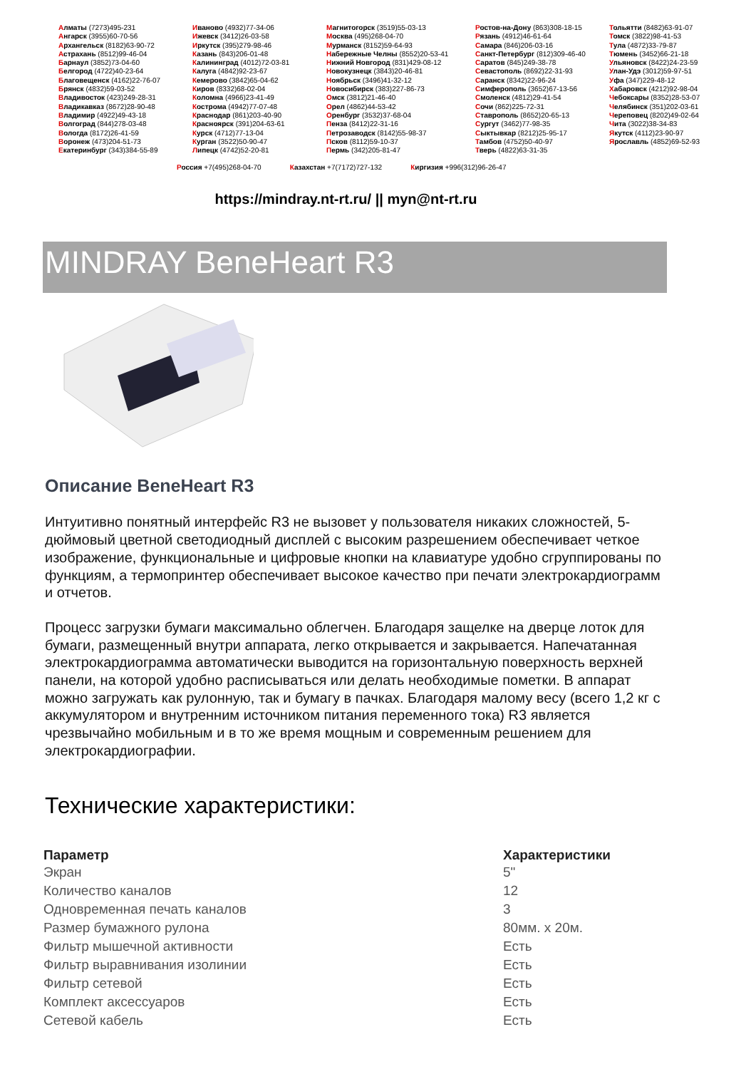Алматы (7273)495-231
Ангарск (3955)60-70-56
Архангельск (8182)63-90-72
Астрахань (8512)99-46-04
Барнаул (3852)73-04-60
Белгород (4722)40-23-64
Благовещенск (4162)22-76-07
Брянск (4832)59-03-52
Владивосток (423)249-28-31
Владикавказ (8672)28-90-48
Владимир (4922)49-43-18
Волгоград (844)278-03-48
Вологда (8172)26-41-59
Воронеж (473)204-51-73
Екатеринбург (343)384-55-89
Иваново (4932)77-34-06
Ижевск (3412)26-03-58
Иркутск (395)279-98-46
Казань (843)206-01-48
Калининград (4012)72-03-81
Калуга (4842)92-23-67
Кемерово (3842)65-04-62
Киров (8332)68-02-04
Коломна (4966)23-41-49
Кострома (4942)77-07-48
Краснодар (861)203-40-90
Красноярск (391)204-63-61
Курск (4712)77-13-04
Курган (3522)50-90-47
Липецк (4742)52-20-81
Магнитогорск (3519)55-03-13
Москва (495)268-04-70
Мурманск (8152)59-64-93
Набережные Челны (8552)20-53-41
Нижний Новгород (831)429-08-12
Новокузнецк (3843)20-46-81
Ноябрьск (3496)41-32-12
Новосибирск (383)227-86-73
Омск (3812)21-46-40
Орел (4862)44-53-42
Оренбург (3532)37-68-04
Пенза (8412)22-31-16
Петрозаводск (8142)55-98-37
Псков (8112)59-10-37
Пермь (342)205-81-47
Ростов-на-Дону (863)308-18-15
Рязань (4912)46-61-64
Самара (846)206-03-16
Санкт-Петербург (812)309-46-40
Саратов (845)249-38-78
Севастополь (8692)22-31-93
Саранск (8342)22-96-24
Симферополь (3652)67-13-56
Смоленск (4812)29-41-54
Сочи (862)225-72-31
Ставрополь (8652)20-65-13
Сургут (3462)77-98-35
Сыктывкар (8212)25-95-17
Тамбов (4752)50-40-97
Тверь (4822)63-31-35
Тольятти (8482)63-91-07
Томск (3822)98-41-53
Тула (4872)33-79-87
Тюмень (3452)66-21-18
Ульяновск (8422)24-23-59
Улан-Удэ (3012)59-97-51
Уфа (347)229-48-12
Хабаровск (4212)92-98-04
Чебоксары (8352)28-53-07
Челябинск (351)202-03-61
Череповец (8202)49-02-64
Чита (3022)38-34-83
Якутск (4112)23-90-97
Ярославль (4852)69-52-93
Россия +7(495)268-04-70 Казахстан +7(7172)727-132 Киргизия +996(312)96-26-47
https://mindray.nt-rt.ru/ || myn@nt-rt.ru
MINDRAY BeneHeart R3
Описание BeneHeart R3
Интуитивно понятный интерфейс R3 не вызовет у пользователя никаких сложностей, 5-дюймовый цветной светодиодный дисплей с высоким разрешением обеспечивает четкое изображение, функциональные и цифровые кнопки на клавиатуре удобно сгруппированы по функциям, а термопринтер обеспечивает высокое качество при печати электрокардиограмм и отчетов.
Процесс загрузки бумаги максимально облегчен. Благодаря защелке на дверце лоток для бумаги, размещенный внутри аппарата, легко открывается и закрывается. Напечатанная электрокардиограмма автоматически выводится на горизонтальную поверхность верхней панели, на которой удобно расписываться или делать необходимые пометки. В аппарат можно загружать как рулонную, так и бумагу в пачках. Благодаря малому весу (всего 1,2 кг с аккумулятором и внутренним источником питания переменного тока) R3 является чрезвычайно мобильным и в то же время мощным и современным решением для электрокардиографии.
Технические характеристики:
| Параметр | Характеристики |
| --- | --- |
| Экран | 5" |
| Количество каналов | 12 |
| Одновременная печать каналов | 3 |
| Размер бумажного рулона | 80мм. х 20м. |
| Фильтр мышечной активности | Есть |
| Фильтр выравнивания изолинии | Есть |
| Фильтр сетевой | Есть |
| Комплект аксессуаров | Есть |
| Сетевой кабель | Есть |